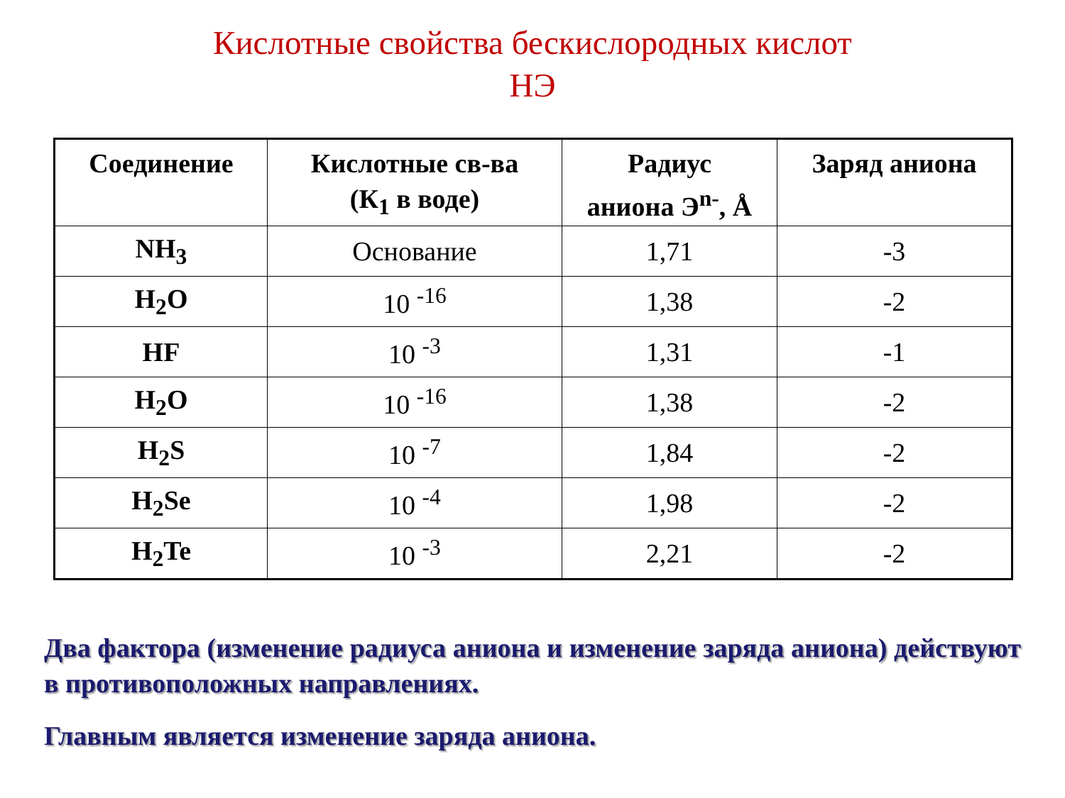Кислотные свойства бескислородных кислот
НЭ
| Соединение | Кислотные св-ва (К<sub>1</sub> в воде) | Радиус аниона Э<sup>n-</sup>, Å | Заряд аниона |
| --- | --- | --- | --- |
| NH<sub>3</sub> | Основание | 1,71 | -3 |
| H<sub>2</sub>O | 10 <sup>-16</sup> | 1,38 | -2 |
| HF | 10 <sup>-3</sup> | 1,31 | -1 |
| H<sub>2</sub>O | 10 <sup>-16</sup> | 1,38 | -2 |
| H<sub>2</sub>S | 10 <sup>-7</sup> | 1,84 | -2 |
| H<sub>2</sub>Se | 10 <sup>-4</sup> | 1,98 | -2 |
| H<sub>2</sub>Te | 10 <sup>-3</sup> | 2,21 | -2 |
Два фактора (изменение радиуса аниона и изменение заряда аниона) действуют в противоположных направлениях.
Главным является изменение заряда аниона.